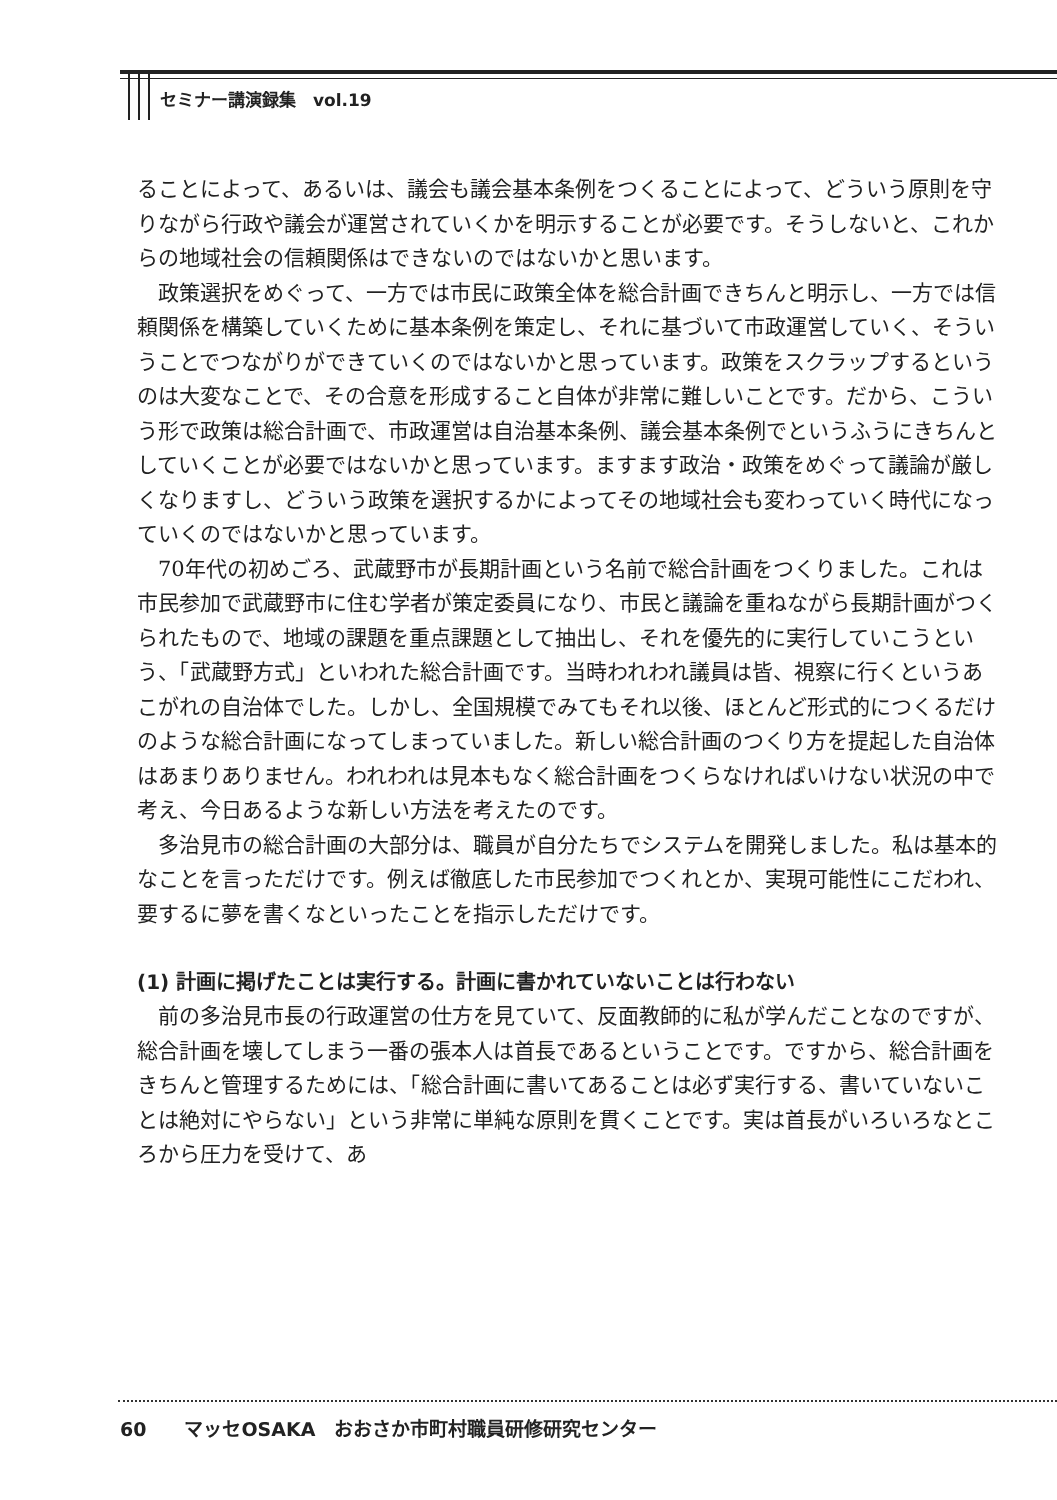セミナー講演録集　vol.19
ることによって、あるいは、議会も議会基本条例をつくることによって、どういう原則を守りながら行政や議会が運営されていくかを明示することが必要です。そうしないと、これからの地域社会の信頼関係はできないのではないかと思います。
政策選択をめぐって、一方では市民に政策全体を総合計画できちんと明示し、一方では信頼関係を構築していくために基本条例を策定し、それに基づいて市政運営していく、そういうことでつながりができていくのではないかと思っています。政策をスクラップするというのは大変なことで、その合意を形成すること自体が非常に難しいことです。だから、こういう形で政策は総合計画で、市政運営は自治基本条例、議会基本条例でというふうにきちんとしていくことが必要ではないかと思っています。ますます政治・政策をめぐって議論が厳しくなりますし、どういう政策を選択するかによってその地域社会も変わっていく時代になっていくのではないかと思っています。
70年代の初めごろ、武蔵野市が長期計画という名前で総合計画をつくりました。これは市民参加で武蔵野市に住む学者が策定委員になり、市民と議論を重ねながら長期計画がつくられたもので、地域の課題を重点課題として抽出し、それを優先的に実行していこうという、「武蔵野方式」といわれた総合計画です。当時われわれ議員は皆、視察に行くというあこがれの自治体でした。しかし、全国規模でみてもそれ以後、ほとんど形式的につくるだけのような総合計画になってしまっていました。新しい総合計画のつくり方を提起した自治体はあまりありません。われわれは見本もなく総合計画をつくらなければいけない状況の中で考え、今日あるような新しい方法を考えたのです。
多治見市の総合計画の大部分は、職員が自分たちでシステムを開発しました。私は基本的なことを言っただけです。例えば徹底した市民参加でつくれとか、実現可能性にこだわれ、要するに夢を書くなといったことを指示しただけです。
(1) 計画に掲げたことは実行する。計画に書かれていないことは行わない
前の多治見市長の行政運営の仕方を見ていて、反面教師的に私が学んだことなのですが、総合計画を壊してしまう一番の張本人は首長であるということです。ですから、総合計画をきちんと管理するためには、「総合計画に書いてあることは必ず実行する、書いていないことは絶対にやらない」という非常に単純な原則を貫くことです。実は首長がいろいろなところから圧力を受けて、あ
60　　マッセOSAKA　おおさか市町村職員研修研究センター